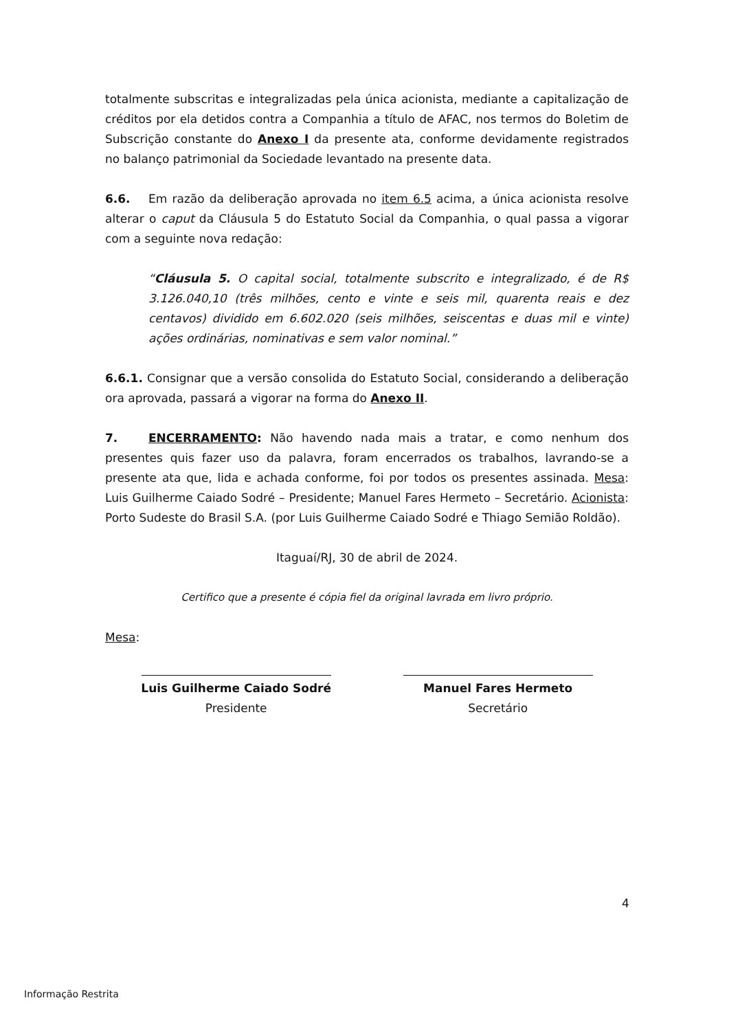totalmente subscritas e integralizadas pela única acionista, mediante a capitalização de créditos por ela detidos contra a Companhia a título de AFAC, nos termos do Boletim de Subscrição constante do Anexo I da presente ata, conforme devidamente registrados no balanço patrimonial da Sociedade levantado na presente data.
6.6. Em razão da deliberação aprovada no item 6.5 acima, a única acionista resolve alterar o caput da Cláusula 5 do Estatuto Social da Companhia, o qual passa a vigorar com a seguinte nova redação:
“Cláusula 5. O capital social, totalmente subscrito e integralizado, é de R$ 3.126.040,10 (três milhões, cento e vinte e seis mil, quarenta reais e dez centavos) dividido em 6.602.020 (seis milhões, seiscentas e duas mil e vinte) ações ordinárias, nominativas e sem valor nominal.”
6.6.1. Consignar que a versão consolida do Estatuto Social, considerando a deliberação ora aprovada, passará a vigorar na forma do Anexo II.
7. ENCERRAMENTO: Não havendo nada mais a tratar, e como nenhum dos presentes quis fazer uso da palavra, foram encerrados os trabalhos, lavrando-se a presente ata que, lida e achada conforme, foi por todos os presentes assinada. Mesa: Luis Guilherme Caiado Sodré – Presidente; Manuel Fares Hermeto – Secretário. Acionista: Porto Sudeste do Brasil S.A. (por Luis Guilherme Caiado Sodré e Thiago Semião Roldão).
Itaguaí/RJ, 30 de abril de 2024.
Certifico que a presente é cópia fiel da original lavrada em livro próprio.
Mesa:
Luis Guilherme Caiado Sodré
Presidente
Manuel Fares Hermeto
Secretário
4
Informação Restrita